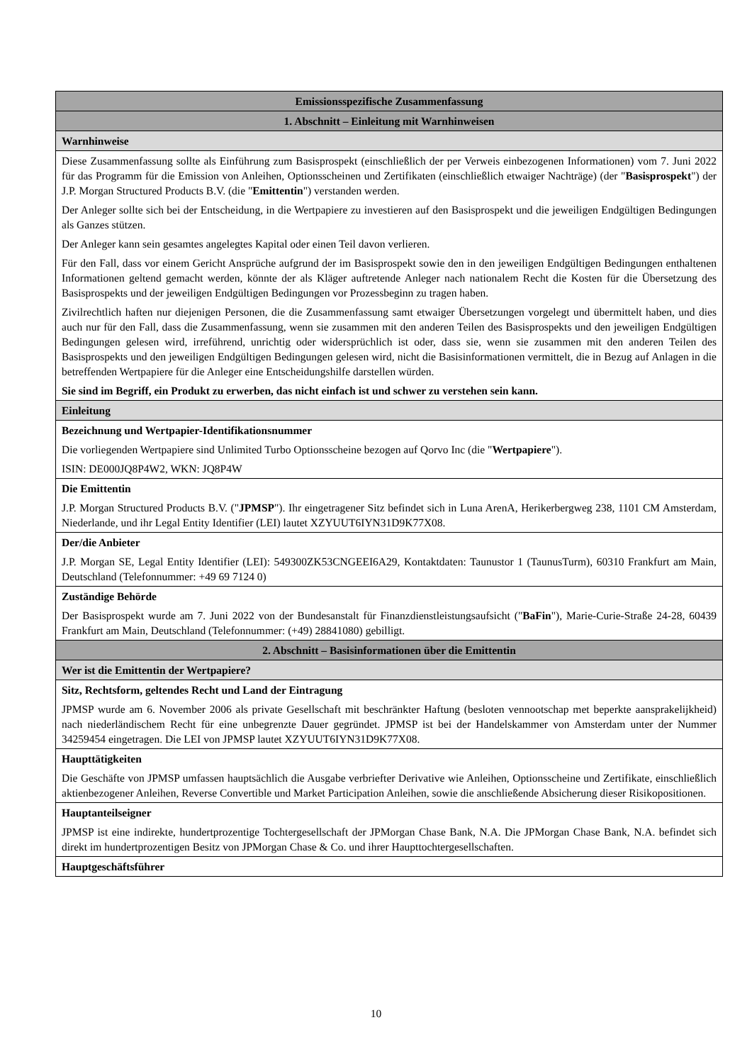| Emissionsspezifische Zusammenfassung |
| 1. Abschnitt – Einleitung mit Warnhinweisen |
| Warnhinweise |
| Diese Zusammenfassung sollte als Einführung zum Basisprospekt (einschließlich der per Verweis einbezogenen Informationen) vom 7. Juni 2022 für das Programm für die Emission von Anleihen, Optionsscheinen und Zertifikaten (einschließlich etwaiger Nachträge) (der " Basisprospekt ") der J.P. Morgan Structured Products B.V. (die " Emittentin ") verstanden werden. Der Anleger sollte sich bei der Entscheidung, in die Wertpapiere zu investieren auf den Basisprospekt und die jeweiligen Endgültigen Bedingungen als Ganzes stützen. Der Anleger kann sein gesamtes angelegtes Kapital oder einen Teil davon verlieren. Für den Fall, dass vor einem Gericht Ansprüche aufgrund der im Basisprospekt sowie den in den jeweiligen Endgültigen Bedingungen enthaltenen Informationen geltend gemacht werden, könnte der als Kläger auftretende Anleger nach nationalem Recht die Kosten für die Übersetzung des Basisprospekts und der jeweiligen Endgültigen Bedingungen vor Prozessbeginn zu tragen haben. Zivilrechtlich haften nur diejenigen Personen, die die Zusammenfassung samt etwaiger Übersetzungen vorgelegt und übermittelt haben, und dies auch nur für den Fall, dass die Zusammenfassung, wenn sie zusammen mit den anderen Teilen des Basisprospekts und den jeweiligen Endgültigen Bedingungen gelesen wird, irreführend, unrichtig oder widersprüchlich ist oder, dass sie, wenn sie zusammen mit den anderen Teilen des Basisprospekts und den jeweiligen Endgültigen Bedingungen gelesen wird, nicht die Basisinformationen vermittelt, die in Bezug auf Anlagen in die betreffenden Wertpapiere für die Anleger eine Entscheidungshilfe darstellen würden. Sie sind im Begriff, ein Produkt zu erwerben, das nicht einfach ist und schwer zu verstehen sein kann. |
| Einleitung |
| Bezeichnung und Wertpapier-Identifikationsnummer Die vorliegenden Wertpapiere sind Unlimited Turbo Optionsscheine bezogen auf Qorvo Inc (die " Wertpapiere "). ISIN: DE000JQ8P4W2, WKN: JQ8P4W |
| Die Emittentin J.P. Morgan Structured Products B.V. (" JPMSP "). Ihr eingetragener Sitz befindet sich in Luna ArenA, Herikerbergweg 238, 1101 CM Amsterdam, Niederlande, und ihr Legal Entity Identifier (LEI) lautet XZYUUT6IYN31D9K77X08. |
| Der/die Anbieter J.P. Morgan SE, Legal Entity Identifier (LEI): 549300ZK53CNGEEI6A29, Kontaktdaten: Taunustor 1 (TaunusTurm), 60310 Frankfurt am Main, Deutschland (Telefonnummer: +49 69 7124 0) |
| Zuständige Behörde Der Basisprospekt wurde am 7. Juni 2022 von der Bundesanstalt für Finanzdienstleistungsaufsicht (" BaFin "), Marie-Curie-Straße 24-28, 60439 Frankfurt am Main, Deutschland (Telefonnummer: (+49) 28841080) gebilligt. |
| 2. Abschnitt – Basisinformationen über die Emittentin |
| Wer ist die Emittentin der Wertpapiere? |
| Sitz, Rechtsform, geltendes Recht und Land der Eintragung JPMSP wurde am 6. November 2006 als private Gesellschaft mit beschränkter Haftung (besloten vennootschap met beperkte aansprakelijkheid) nach niederländischem Recht für eine unbegrenzte Dauer gegründet. JPMSP ist bei der Handelskammer von Amsterdam unter der Nummer 34259454 eingetragen. Die LEI von JPMSP lautet XZYUUT6IYN31D9K77X08. |
| Haupttätigkeiten Die Geschäfte von JPMSP umfassen hauptsächlich die Ausgabe verbriefter Derivative wie Anleihen, Optionsscheine und Zertifikate, einschließlich aktienbezogener Anleihen, Reverse Convertible und Market Participation Anleihen, sowie die anschließende Absicherung dieser Risikopositionen. |
| Hauptanteilseigner JPMSP ist eine indirekte, hundertprozentige Tochtergesellschaft der JPMorgan Chase Bank, N.A. Die JPMorgan Chase Bank, N.A. befindet sich direkt im hundertprozentigen Besitz von JPMorgan Chase & Co. und ihrer Haupttochtergesellschaften. |
| Hauptgeschäftsführer |
10